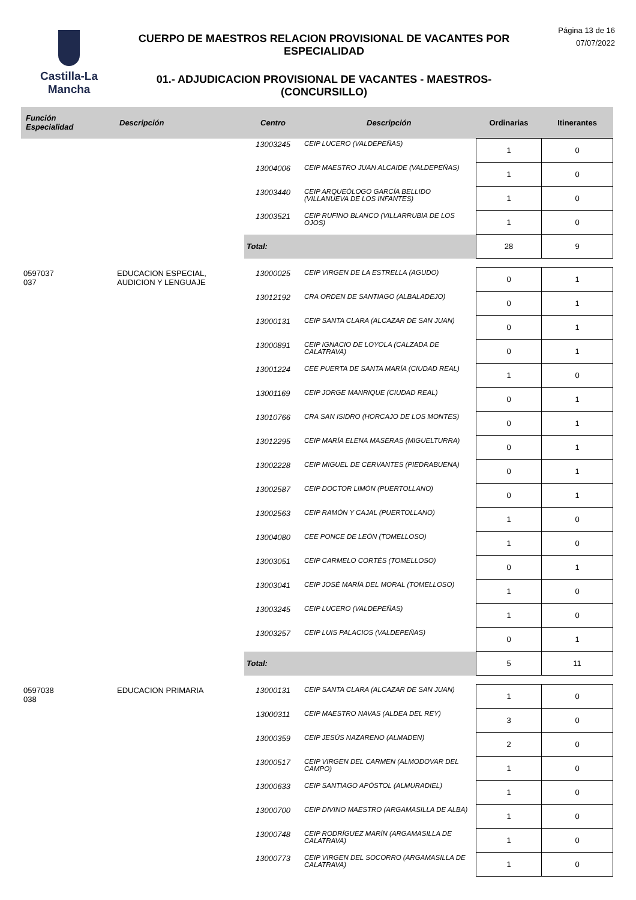Castilla-La Mancha
CUERPO DE MAESTROS RELACION PROVISIONAL DE VACANTES POR ESPECIALIDAD
01.- ADJUDICACION PROVISIONAL DE VACANTES - MAESTROS- (CONCURSILLO)
Página 13 de 16
07/07/2022
| Función Especialidad | Descripción | Centro | Descripción | Ordinarias | Itinerantes |
| --- | --- | --- | --- | --- | --- |
| | | 13003245 | CEIP LUCERO (VALDEPEÑAS) | 1 | 0 |
| | | 13004006 | CEIP MAESTRO JUAN ALCAIDE (VALDEPEÑAS) | 1 | 0 |
| | | 13003440 | CEIP ARQUEÓLOGO GARCÍA BELLIDO (VILLANUEVA DE LOS INFANTES) | 1 | 0 |
| | | 13003521 | CEIP RUFINO BLANCO (VILLARRUBIA DE LOS OJOS) | 1 | 0 |
| | | Total: | | 28 | 9 |
| 0597037 037 | EDUCACION ESPECIAL, AUDICION Y LENGUAJE | 13000025 | CEIP VIRGEN DE LA ESTRELLA (AGUDO) | 0 | 1 |
| | | 13012192 | CRA ORDEN DE SANTIAGO (ALBALADEJO) | 0 | 1 |
| | | 13000131 | CEIP SANTA CLARA (ALCAZAR DE SAN JUAN) | 0 | 1 |
| | | 13000891 | CEIP IGNACIO DE LOYOLA (CALZADA DE CALATRAVA) | 0 | 1 |
| | | 13001224 | CEE PUERTA DE SANTA MARÍA (CIUDAD REAL) | 1 | 0 |
| | | 13001169 | CEIP JORGE MANRIQUE (CIUDAD REAL) | 0 | 1 |
| | | 13010766 | CRA SAN ISIDRO (HORCAJO DE LOS MONTES) | 0 | 1 |
| | | 13012295 | CEIP MARÍA ELENA MASERAS (MIGUELTURRA) | 0 | 1 |
| | | 13002228 | CEIP MIGUEL DE CERVANTES (PIEDRABUENA) | 0 | 1 |
| | | 13002587 | CEIP DOCTOR LIMÓN (PUERTOLLANO) | 0 | 1 |
| | | 13002563 | CEIP RAMÓN Y CAJAL (PUERTOLLANO) | 1 | 0 |
| | | 13004080 | CEE PONCE DE LEÓN (TOMELLOSO) | 1 | 0 |
| | | 13003051 | CEIP CARMELO CORTÉS (TOMELLOSO) | 0 | 1 |
| | | 13003041 | CEIP JOSÉ MARÍA DEL MORAL (TOMELLOSO) | 1 | 0 |
| | | 13003245 | CEIP LUCERO (VALDEPEÑAS) | 1 | 0 |
| | | 13003257 | CEIP LUIS PALACIOS (VALDEPEÑAS) | 0 | 1 |
| | | Total: | | 5 | 11 |
| 0597038 038 | EDUCACION PRIMARIA | 13000131 | CEIP SANTA CLARA (ALCAZAR DE SAN JUAN) | 1 | 0 |
| | | 13000311 | CEIP MAESTRO NAVAS (ALDEA DEL REY) | 3 | 0 |
| | | 13000359 | CEIP JESÚS NAZARENO (ALMADEN) | 2 | 0 |
| | | 13000517 | CEIP VIRGEN DEL CARMEN (ALMODOVAR DEL CAMPO) | 1 | 0 |
| | | 13000633 | CEIP SANTIAGO APÓSTOL (ALMURADIEL) | 1 | 0 |
| | | 13000700 | CEIP DIVINO MAESTRO (ARGAMASILLA DE ALBA) | 1 | 0 |
| | | 13000748 | CEIP RODRÍGUEZ MARÍN (ARGAMASILLA DE CALATRAVA) | 1 | 0 |
| | | 13000773 | CEIP VIRGEN DEL SOCORRO (ARGAMASILLA DE CALATRAVA) | 1 | 0 |